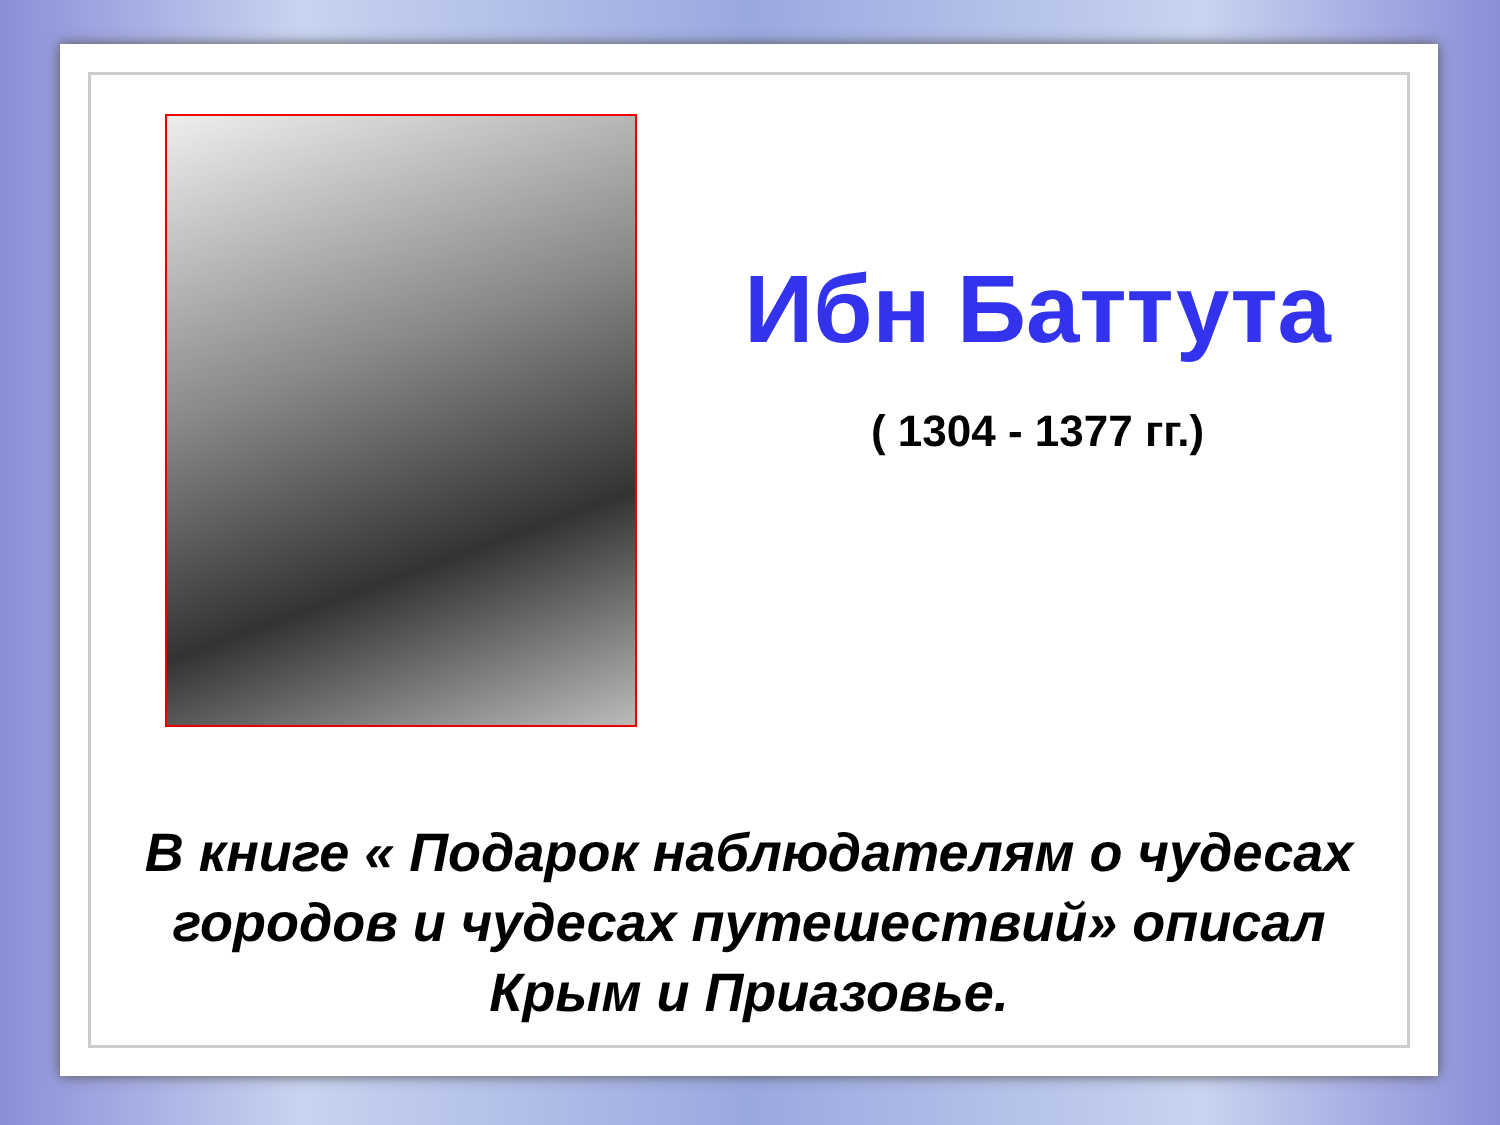Ибн Баттута
( 1304 - 1377 гг.)
В книге « Подарок наблюдателям о чудесах
городов и чудесах путешествий» описал
Крым и Приазовье.